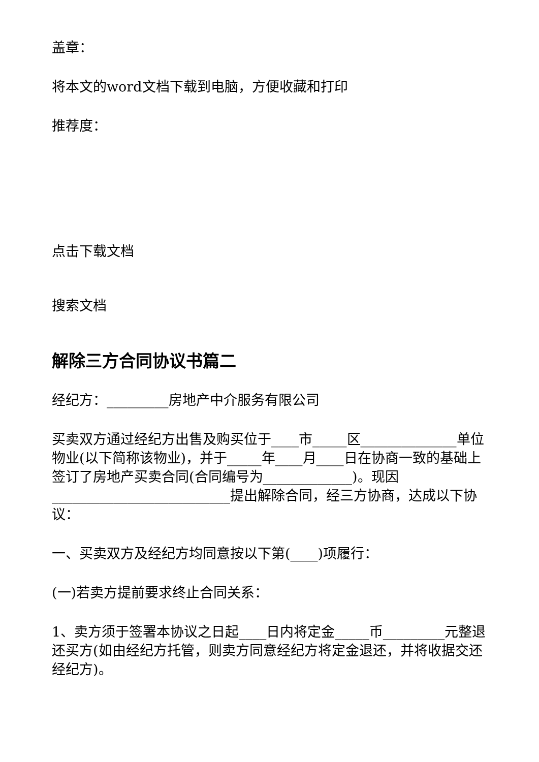盖章：
将本文的word文档下载到电脑，方便收藏和打印
推荐度：
点击下载文档
搜索文档
解除三方合同协议书篇二
经纪方：_________房地产中介服务有限公司
买卖双方通过经纪方出售及购买位于____市_____区______________单位物业(以下简称该物业)，并于_____年____月____日在协商一致的基础上签订了房地产买卖合同(合同编号为_____________)。现因__________________________提出解除合同，经三方协商，达成以下协议：
一、买卖双方及经纪方均同意按以下第(____)项履行：
(一)若卖方提前要求终止合同关系：
1、卖方须于签署本协议之日起____日内将定金_____币_________元整退还买方(如由经纪方托管，则卖方同意经纪方将定金退还，并将收据交还经纪方)。